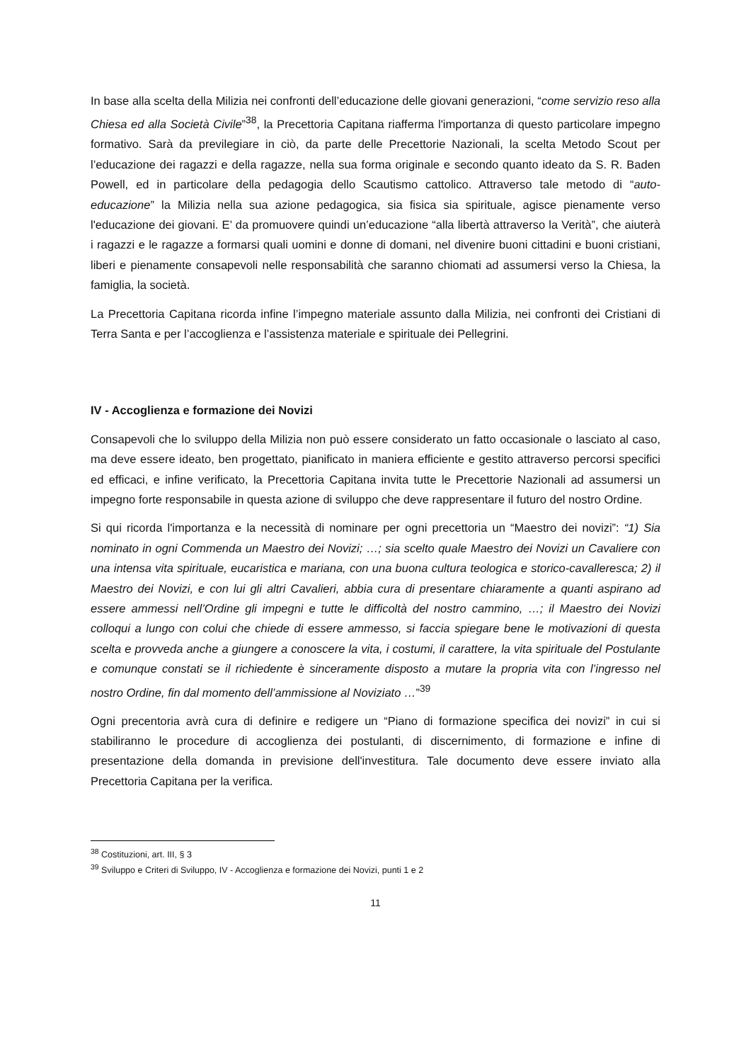In base alla scelta della Milizia nei confronti dell’educazione delle giovani generazioni, “come servizio reso alla Chiesa ed alla Società Civile”<sup>38</sup>, la Precettoria Capitana riafferma l'importanza di questo particolare impegno formativo. Sarà da previlegiare in ciò, da parte delle Precettorie Nazionali, la scelta Metodo Scout per l’educazione dei ragazzi e della ragazze, nella sua forma originale e secondo quanto ideato da S. R. Baden Powell, ed in particolare della pedagogia dello Scautismo cattolico. Attraverso tale metodo di “auto-educazione” la Milizia nella sua azione pedagogica, sia fisica sia spirituale, agisce pienamente verso l'educazione dei giovani. E’ da promuovere quindi un’educazione “alla libertà attraverso la Verità”, che aiuterà i ragazzi e le ragazze a formarsi quali uomini e donne di domani, nel divenire buoni cittadini e buoni cristiani, liberi e pienamente consapevoli nelle responsabilità che saranno chiomati ad assumersi verso la Chiesa, la famiglia, la società.
La Precettoria Capitana ricorda infine l’impegno materiale assunto dalla Milizia, nei confronti dei Cristiani di Terra Santa e per l’accoglienza e l’assistenza materiale e spirituale dei Pellegrini.
IV - Accoglienza e formazione dei Novizi
Consapevoli che lo sviluppo della Milizia non può essere considerato un fatto occasionale o lasciato al caso, ma deve essere ideato, ben progettato, pianificato in maniera efficiente e gestito attraverso percorsi specifici ed efficaci, e infine verificato, la Precettoria Capitana invita tutte le Precettorie Nazionali ad assumersi un impegno forte responsabile in questa azione di sviluppo che deve rappresentare il futuro del nostro Ordine.
Si qui ricorda l'importanza e la necessità di nominare per ogni precettoria un “Maestro dei novizi”: “1) Sia nominato in ogni Commenda un Maestro dei Novizi; …; sia scelto quale Maestro dei Novizi un Cavaliere con una intensa vita spirituale, eucaristica e mariana, con una buona cultura teologica e storico-cavalleresca; 2) il Maestro dei Novizi, e con lui gli altri Cavalieri, abbia cura di presentare chiaramente a quanti aspirano ad essere ammessi nell’Ordine gli impegni e tutte le difficoltà del nostro cammino, …; il Maestro dei Novizi colloqui a lungo con colui che chiede di essere ammesso, si faccia spiegare bene le motivazioni di questa scelta e provveda anche a giungere a conoscere la vita, i costumi, il carattere, la vita spirituale del Postulante e comunque constati se il richiedente è sinceramente disposto a mutare la propria vita con l’ingresso nel nostro Ordine, fin dal momento dell’ammissione al Noviziato …”<sup>39</sup>
Ogni precentoria avrà cura di definire e redigere un “Piano di formazione specifica dei novizi” in cui si stabiliranno le procedure di accoglienza dei postulanti, di discernimento, di formazione e infine di presentazione della domanda in previsione dell'investitura. Tale documento deve essere inviato alla Precettoria Capitana per la verifica.
<sup>38</sup> Costituzioni, art. III, § 3
<sup>39</sup> Sviluppo e Criteri di Sviluppo, IV - Accoglienza e formazione dei Novizi, punti 1 e 2
11